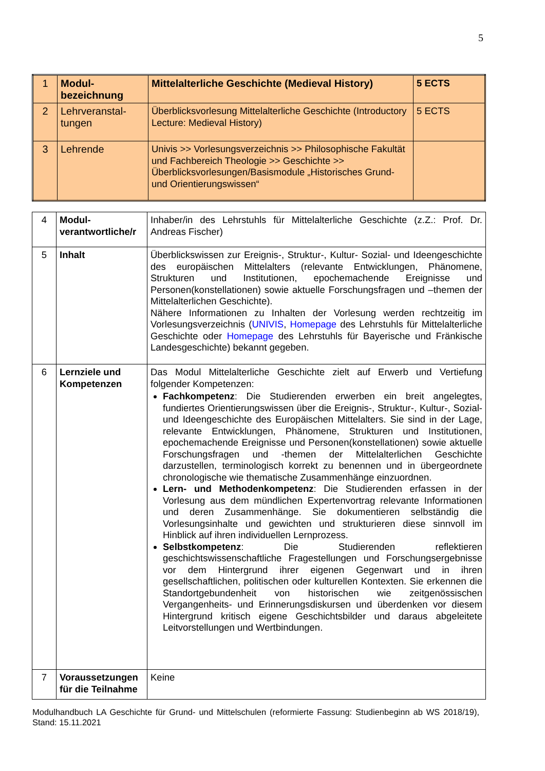5
| 1 | Modul-bezeichnung | Mittelalterliche Geschichte (Medieval History) | 5 ECTS |
| 2 | Lehrveranstal-tungen | Überblicksvorlesung Mittelalterliche Geschichte (Introductory Lecture: Medieval History) | 5 ECTS |
| 3 | Lehrende | Univis >> Vorlesungsverzeichnis >> Philosophische Fakultät und Fachbereich Theologie >> Geschichte >> Überblicksvorlesungen/Basismodule „Historisches Grund- und Orientierungswissen“ | |
| 4 | Modul-verantwortliche/r | Inhaber/in des Lehrstuhls für Mittelalterliche Geschichte (z.Z.: Prof. Dr. Andreas Fischer) |
| 5 | Inhalt | Überblickswissen zur Ereignis-, Struktur-, Kultur- Sozial- und Ideengeschichte des europäischen Mittelalters (relevante Entwicklungen, Phänomene, Strukturen und Institutionen, epochemachende Ereignisse und Personen(konstellationen) sowie aktuelle Forschungsfragen und –themen der Mittelalterlichen Geschichte). Nähere Informationen zu Inhalten der Vorlesung werden rechtzeitig im Vorlesungsverzeichnis ( UNIVIS , Homepage des Lehrstuhls für Mittelalterliche Geschichte oder Homepage des Lehrstuhls für Bayerische und Fränkische Landesgeschichte) bekannt gegeben. |
| 6 | Lernziele und Kompetenzen | Das Modul Mittelalterliche Geschichte zielt auf Erwerb und Vertiefung folgender Kompetenzen: Fachkompetenz : Die Studierenden erwerben ein breit angelegtes, fundiertes Orientierungswissen über die Ereignis-, Struktur-, Kultur-, Sozial- und Ideengeschichte des Europäischen Mittelalters. Sie sind in der Lage, relevante Entwicklungen, Phänomene, Strukturen und Institutionen, epochemachende Ereignisse und Personen(konstellationen) sowie aktuelle Forschungsfragen und -themen der Mittelalterlichen Geschichte darzustellen, terminologisch korrekt zu benennen und in übergeordnete chronologische wie thematische Zusammenhänge einzuordnen. Lern- und Methodenkompetenz : Die Studierenden erfassen in der Vorlesung aus dem mündlichen Expertenvortrag relevante Informationen und deren Zusammenhänge. Sie dokumentieren selbständig die Vorlesungsinhalte und gewichten und strukturieren diese sinnvoll im Hinblick auf ihren individuellen Lernprozess. Selbstkompetenz : Die Studierenden reflektieren geschichtswissenschaftliche Fragestellungen und Forschungsergebnisse vor dem Hintergrund ihrer eigenen Gegenwart und in ihren gesellschaftlichen, politischen oder kulturellen Kontexten. Sie erkennen die Standortgebundenheit von historischen wie zeitgenössischen Vergangenheits- und Erinnerungsdiskursen und überdenken vor diesem Hintergrund kritisch eigene Geschichtsbilder und daraus abgeleitete Leitvorstellungen und Wertbindungen. |
| 7 | Voraussetzungen für die Teilnahme | Keine |
Modulhandbuch LA Geschichte für Grund- und Mittelschulen (reformierte Fassung: Studienbeginn ab WS 2018/19), Stand: 15.11.2021